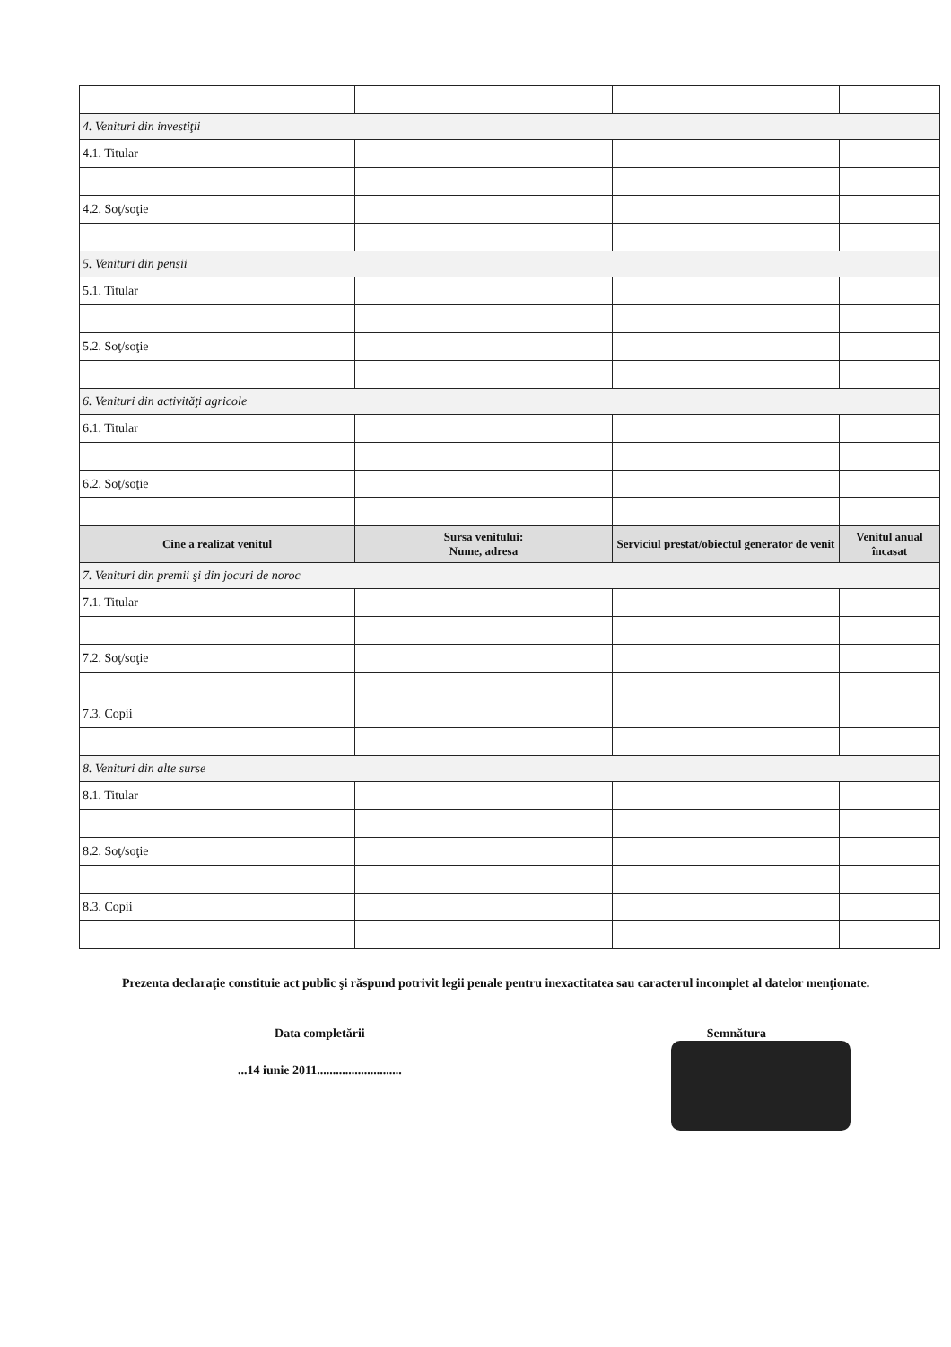| 4. Venituri din investiţii | | | |
| 4.1. Titular | | | |
| 4.2. Soţ/soţie | | | |
| 5. Venituri din pensii | | | |
| 5.1. Titular | | | |
| 5.2. Soţ/soţie | | | |
| 6. Venituri din activităţi agricole | | | |
| 6.1. Titular | | | |
| 6.2. Soţ/soţie | | | |
| Cine a realizat venitul | Sursa venitului: Nume, adresa | Serviciul prestat/obiectul generator de venit | Venitul anual încasat |
| 7. Venituri din premii şi din jocuri de noroc | | | |
| 7.1. Titular | | | |
| 7.2. Soţ/soţie | | | |
| 7.3. Copii | | | |
| 8. Venituri din alte surse | | | |
| 8.1. Titular | | | |
| 8.2. Soţ/soţie | | | |
| 8.3. Copii | | | |
Prezenta declaraţie constituie act public şi răspund potrivit legii penale pentru inexactitatea sau caracterul incomplet al datelor menţionate.
Data completării
...14 iunie 2011...........................
Semnătura